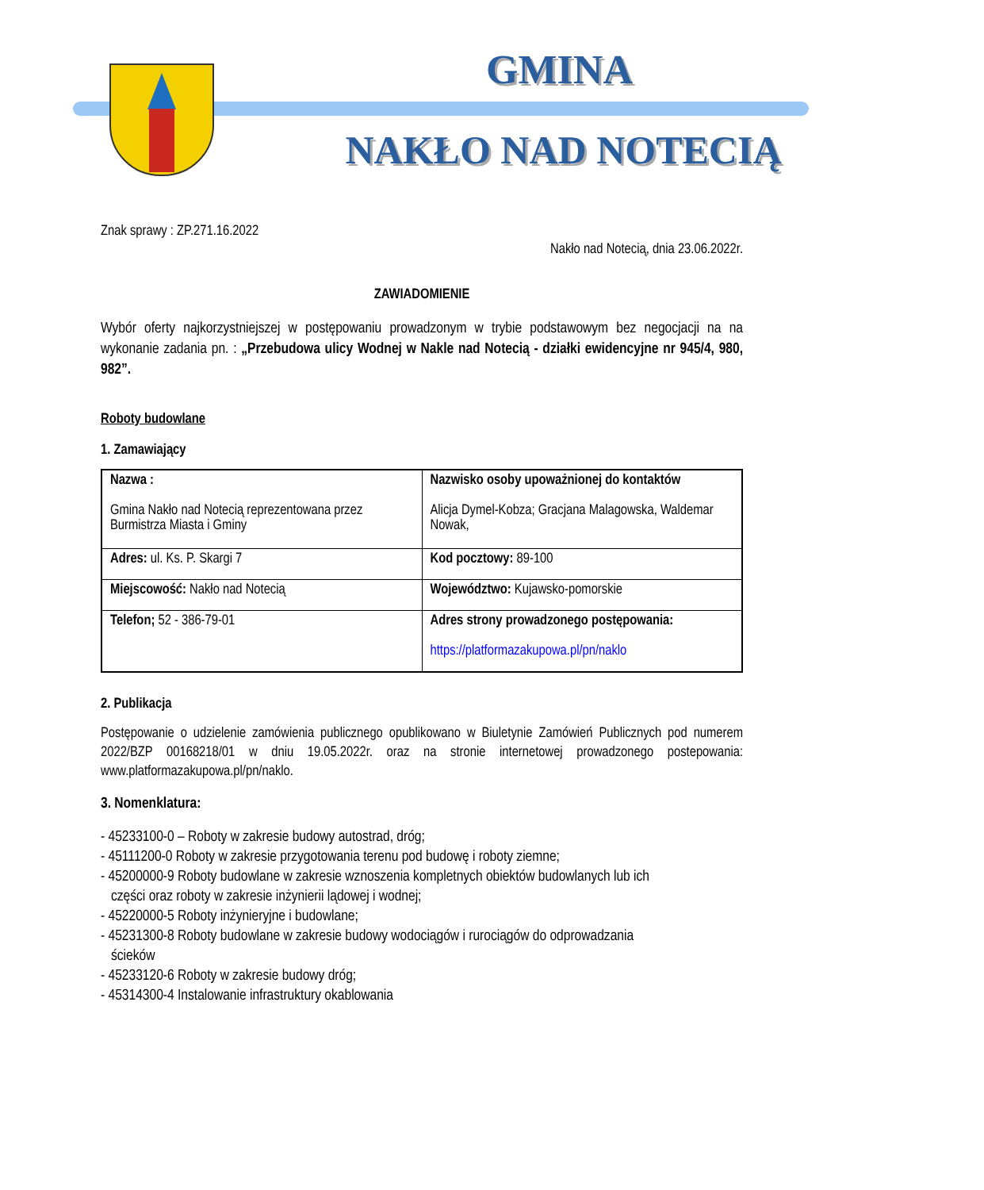GMINA
NAKŁO NAD NOTECIĄ
Znak sprawy : ZP.271.16.2022
Nakło nad Notecią, dnia 23.06.2022r.
ZAWIADOMIENIE
Wybór oferty najkorzystniejszej w postępowaniu prowadzonym w trybie podstawowym bez negocjacji na na wykonanie zadania pn. : „Przebudowa ulicy Wodnej w Nakle nad Notecią - działki ewidencyjne nr 945/4, 980, 982”.
Roboty budowlane
1. Zamawiający
| Nazwa : Gmina Nakło nad Notecią reprezentowana przez Burmistrza Miasta i Gminy | Nazwisko osoby upoważnionej do kontaktów Alicja Dymel-Kobza; Gracjana Malagowska, Waldemar Nowak, |
| Adres: ul. Ks. P. Skargi 7 | Kod pocztowy: 89-100 |
| Miejscowość: Nakło nad Notecią | Województwo: Kujawsko-pomorskie |
| Telefon; 52 - 386-79-01 | Adres strony prowadzonego postępowania: https://platformazakupowa.pl/pn/naklo |
2. Publikacja
Postępowanie o udzielenie zamówienia publicznego opublikowano w Biuletynie Zamówień Publicznych pod numerem 2022/BZP 00168218/01 w dniu 19.05.2022r. oraz na stronie internetowej prowadzonego postepowania: www.platformazakupowa.pl/pn/naklo.
3. Nomenklatura:
- 45233100-0 – Roboty w zakresie budowy autostrad, dróg;
- 45111200-0 Roboty w zakresie przygotowania terenu pod budowę i roboty ziemne;
- 45200000-9 Roboty budowlane w zakresie wznoszenia kompletnych obiektów budowlanych lub ich
części oraz roboty w zakresie inżynierii lądowej i wodnej;
- 45220000-5 Roboty inżynieryjne i budowlane;
- 45231300-8 Roboty budowlane w zakresie budowy wodociągów i rurociągów do odprowadzania
ścieków
- 45233120-6 Roboty w zakresie budowy dróg;
- 45314300-4 Instalowanie infrastruktury okablowania